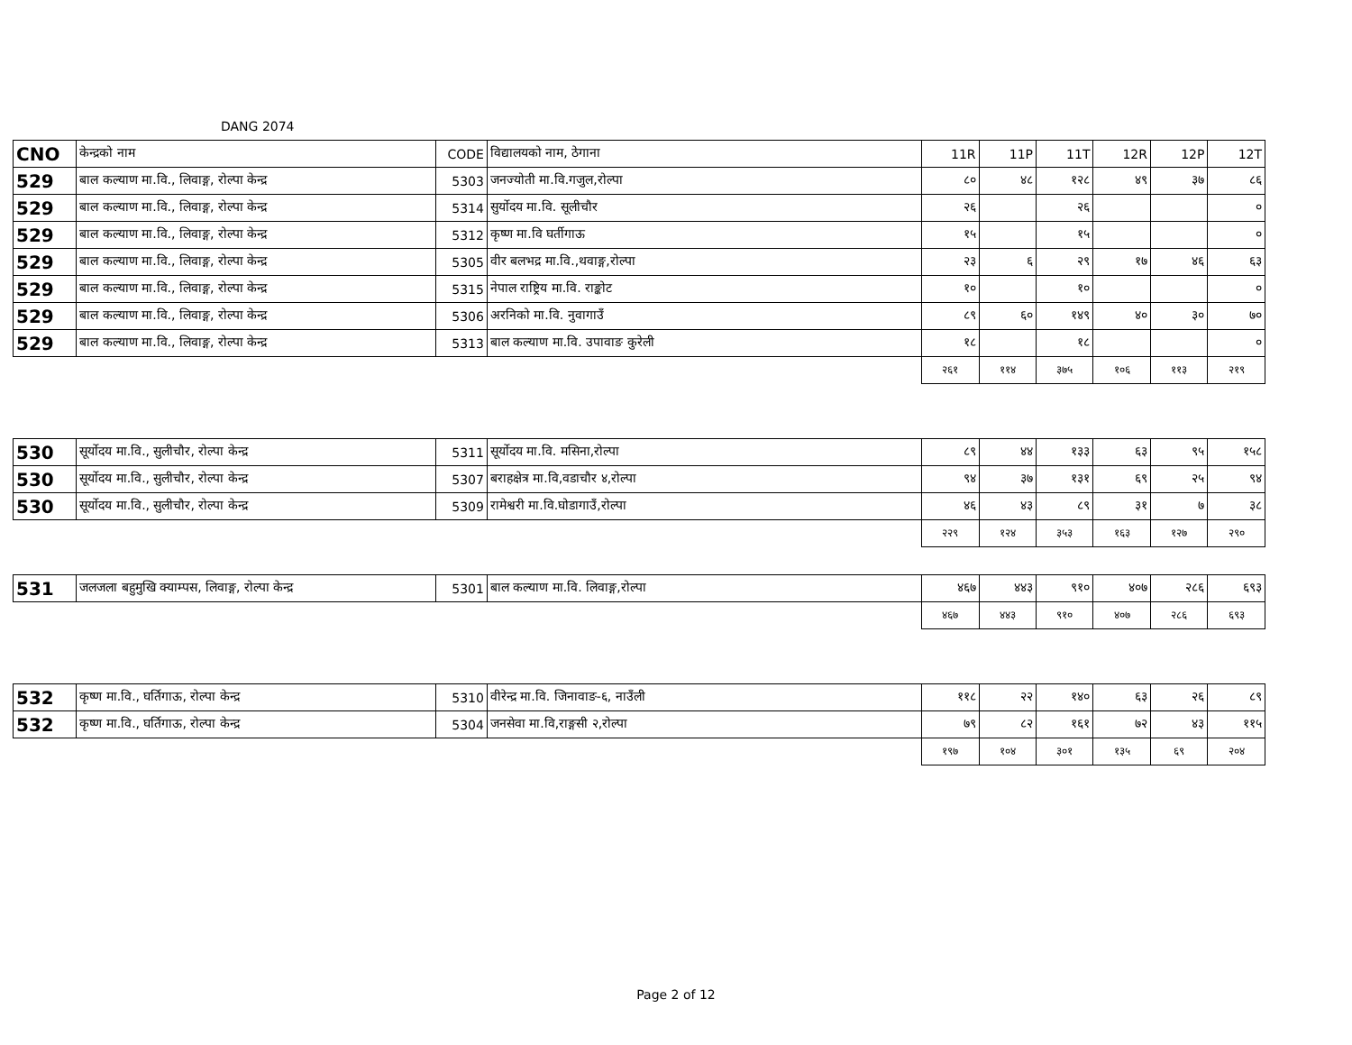DANG 2074
| CNO | केन्द्रको नाम | CODE | विद्यालयको नाम, ठेगाना | 11R | 11P | 11T | 12R | 12P | 12T |
| --- | --- | --- | --- | --- | --- | --- | --- | --- | --- |
| 529 | बाल कल्याण मा.वि., लिवाङ्ग, रोल्पा केन्द्र | 5303 | जनज्योती मा.वि.गजुल,रोल्पा | ८० | ४८ | १२८ | ४९ | ३७ | ८६ |
| 529 | बाल कल्याण मा.वि., लिवाङ्ग, रोल्पा केन्द्र | 5314 | सुर्योदय मा.वि. सूलीचौर | २६ | | २६ | | | ० |
| 529 | बाल कल्याण मा.वि., लिवाङ्ग, रोल्पा केन्द्र | 5312 | कृष्ण मा.वि घर्तीगाऊ | १५ | | १५ | | | ० |
| 529 | बाल कल्याण मा.वि., लिवाङ्ग, रोल्पा केन्द्र | 5305 | वीर बलभद्र मा.वि.,थवाङ्ग,रोल्पा | २३ | ६ | २९ | १७ | ४६ | ६३ |
| 529 | बाल कल्याण मा.वि., लिवाङ्ग, रोल्पा केन्द्र | 5315 | नेपाल राष्ट्रिय मा.वि. राङ्कोट | १० | | १० | | | ० |
| 529 | बाल कल्याण मा.वि., लिवाङ्ग, रोल्पा केन्द्र | 5306 | अरनिको मा.वि. नुवागाउँ | ८९ | ६० | १४९ | ४० | ३० | ७० |
| 529 | बाल कल्याण मा.वि., लिवाङ्ग, रोल्पा केन्द्र | 5313 | बाल कल्याण मा.वि. उपावाङ कुरेली | १८ | | १८ | | | ० |
| | | | | २६१ | ११४ | ३७५ | १०६ | ११३ | २१९ |
| 530 | सूर्योदय मा.वि., सुलीचौर, रोल्पा केन्द्र | 5311 | सूर्योदय मा.वि. मसिना,रोल्पा | ८९ | ४४ | १३३ | ६३ | ९५ | १५८ |
| 530 | सूर्योदय मा.वि., सुलीचौर, रोल्पा केन्द्र | 5307 | बराहक्षेत्र मा.वि,वडाचौर ४,रोल्पा | ९४ | ३७ | १३१ | ६९ | २५ | ९४ |
| 530 | सूर्योदय मा.वि., सुलीचौर, रोल्पा केन्द्र | 5309 | रामेश्वरी मा.वि.घोडागाउँ,रोल्पा | ४६ | ४३ | ८९ | ३१ | ७ | ३८ |
| | | | | २२९ | १२४ | ३५३ | १६३ | १२७ | २९० |
| 531 | जलजला बहुमुखि क्याम्पस, लिवाङ्ग, रोल्पा केन्द्र | 5301 | बाल कल्याण मा.वि. लिवाङ्ग,रोल्पा | ४६७ | ४४३ | ९१० | ४०७ | २८६ | ६९३ |
| | | | | ४६७ | ४४३ | ९१० | ४०७ | २८६ | ६९३ |
| 532 | कृष्ण मा.वि., घर्तिगाऊ, रोल्पा केन्द्र | 5310 | वीरेन्द्र मा.वि. जिनावाङ-६, नाउँली | ११८ | २२ | १४० | ६३ | २६ | ८९ |
| 532 | कृष्ण मा.वि., घर्तिगाऊ, रोल्पा केन्द्र | 5304 | जनसेवा मा.वि,राङ्गसी २,रोल्पा | ७९ | ८२ | १६१ | ७२ | ४३ | ११५ |
| | | | | १९७ | १०४ | ३०१ | १३५ | ६९ | २०४ |
Page 2 of 12